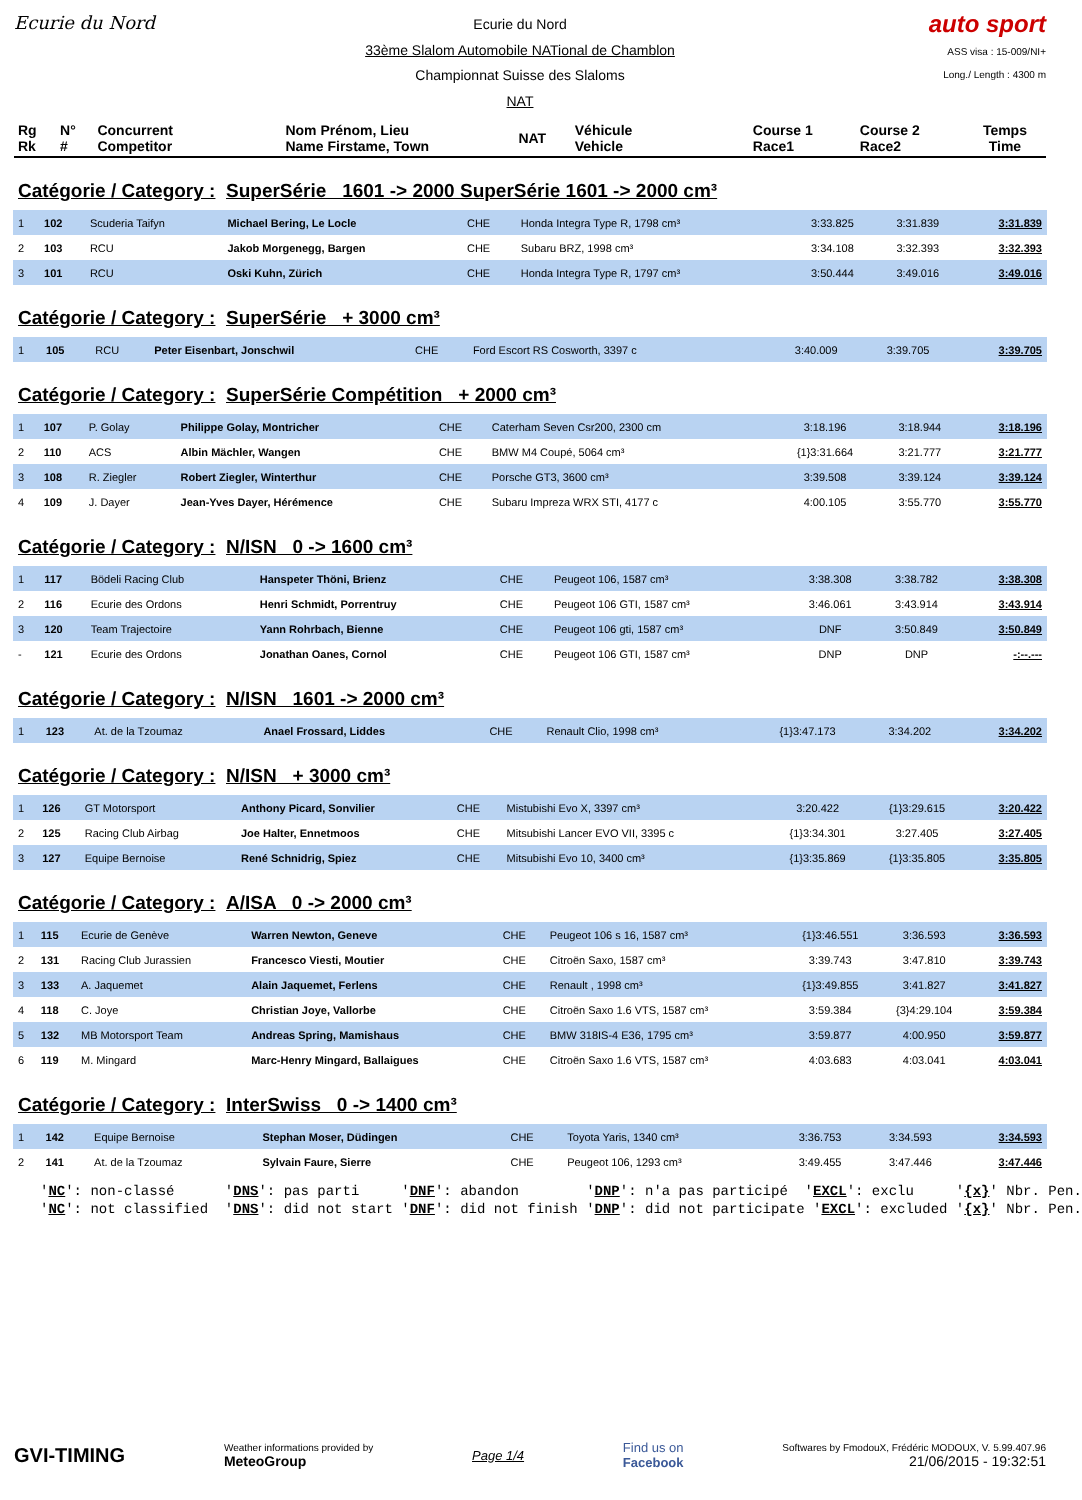Ecurie du Nord
Ecurie du Nord
33ème Slalom Automobile NATional de Chamblon
Championnat Suisse des Slaloms
NAT
auto sport
ASS visa : 15-009/NI+
Long./ Length : 4300 m
| Rg Rk | N° # | Concurrent Competitor | Nom Prénom, Lieu Name Firstame, Town | NAT | Véhicule Vehicle | Course 1 Race1 | Course 2 Race2 | Temps Time |
Catégorie / Category : SuperSérie 1601 -> 2000 SuperSérie 1601 -> 2000 cm³
| 1 | 102 | Scuderia Taifyn | Michael Bering, Le Locle | CHE | Honda Integra Type R, 1798 cm³ | 3:33.825 | 3:31.839 | 3:31.839 |
| 2 | 103 | RCU | Jakob Morgenegg, Bargen | CHE | Subaru BRZ, 1998 cm³ | 3:34.108 | 3:32.393 | 3:32.393 |
| 3 | 101 | RCU | Oski Kuhn, Zürich | CHE | Honda Integra Type R, 1797 cm³ | 3:50.444 | 3:49.016 | 3:49.016 |
Catégorie / Category : SuperSérie + 3000 cm³
| 1 | 105 | RCU | Peter Eisenbart, Jonschwil | CHE | Ford Escort RS Cosworth, 3397 c | 3:40.009 | 3:39.705 | 3:39.705 |
Catégorie / Category : SuperSérie Compétition + 2000 cm³
| 1 | 107 | P. Golay | Philippe Golay, Montricher | CHE | Caterham Seven Csr200, 2300 cm | 3:18.196 | 3:18.944 | 3:18.196 |
| 2 | 110 | ACS | Albin Mächler, Wangen | CHE | BMW M4 Coupé, 5064 cm³ | {1}3:31.664 | 3:21.777 | 3:21.777 |
| 3 | 108 | R. Ziegler | Robert Ziegler, Winterthur | CHE | Porsche GT3, 3600 cm³ | 3:39.508 | 3:39.124 | 3:39.124 |
| 4 | 109 | J. Dayer | Jean-Yves Dayer, Hérémence | CHE | Subaru Impreza WRX STI, 4177 c | 4:00.105 | 3:55.770 | 3:55.770 |
Catégorie / Category : N/ISN 0 -> 1600 cm³
| 1 | 117 | Bödeli Racing Club | Hanspeter Thöni, Brienz | CHE | Peugeot 106, 1587 cm³ | 3:38.308 | 3:38.782 | 3:38.308 |
| 2 | 116 | Ecurie des Ordons | Henri Schmidt, Porrentruy | CHE | Peugeot 106 GTI, 1587 cm³ | 3:46.061 | 3:43.914 | 3:43.914 |
| 3 | 120 | Team Trajectoire | Yann Rohrbach, Bienne | CHE | Peugeot 106 gti, 1587 cm³ | DNF | 3:50.849 | 3:50.849 |
| - | 121 | Ecurie des Ordons | Jonathan Oanes, Cornol | CHE | Peugeot 106 GTI, 1587 cm³ | DNP | DNP | -:--.--- |
Catégorie / Category : N/ISN 1601 -> 2000 cm³
| 1 | 123 | At. de la Tzoumaz | Anael Frossard, Liddes | CHE | Renault Clio, 1998 cm³ | {1}3:47.173 | 3:34.202 | 3:34.202 |
Catégorie / Category : N/ISN + 3000 cm³
| 1 | 126 | GT Motorsport | Anthony Picard, Sonvilier | CHE | Mistubishi Evo X, 3397 cm³ | 3:20.422 | {1}3:29.615 | 3:20.422 |
| 2 | 125 | Racing Club Airbag | Joe Halter, Ennetmoos | CHE | Mitsubishi Lancer EVO VII, 3395 c | {1}3:34.301 | 3:27.405 | 3:27.405 |
| 3 | 127 | Equipe Bernoise | René Schnidrig, Spiez | CHE | Mitsubishi Evo 10, 3400 cm³ | {1}3:35.869 | {1}3:35.805 | 3:35.805 |
Catégorie / Category : A/ISA 0 -> 2000 cm³
| 1 | 115 | Ecurie de Genève | Warren Newton, Geneve | CHE | Peugeot 106 s 16, 1587 cm³ | {1}3:46.551 | 3:36.593 | 3:36.593 |
| 2 | 131 | Racing Club Jurassien | Francesco Viesti, Moutier | CHE | Citroën Saxo, 1587 cm³ | 3:39.743 | 3:47.810 | 3:39.743 |
| 3 | 133 | A. Jaquemet | Alain Jaquemet, Ferlens | CHE | Renault , 1998 cm³ | {1}3:49.855 | 3:41.827 | 3:41.827 |
| 4 | 118 | C. Joye | Christian Joye, Vallorbe | CHE | Citroën Saxo 1.6 VTS, 1587 cm³ | 3:59.384 | {3}4:29.104 | 3:59.384 |
| 5 | 132 | MB Motorsport Team | Andreas Spring, Mamishaus | CHE | BMW 318IS-4 E36, 1795 cm³ | 3:59.877 | 4:00.950 | 3:59.877 |
| 6 | 119 | M. Mingard | Marc-Henry Mingard, Ballaigues | CHE | Citroën Saxo 1.6 VTS, 1587 cm³ | 4:03.683 | 4:03.041 | 4:03.041 |
Catégorie / Category : InterSwiss 0 -> 1400 cm³
| 1 | 142 | Equipe Bernoise | Stephan Moser, Düdingen | CHE | Toyota Yaris, 1340 cm³ | 3:36.753 | 3:34.593 | 3:34.593 |
| 2 | 141 | At. de la Tzoumaz | Sylvain Faure, Sierre | CHE | Peugeot 106, 1293 cm³ | 3:49.455 | 3:47.446 | 3:47.446 |
'NC': non-classé 'DNS': pas parti 'DNF': abandon 'DNP': n'a pas participé 'EXCL': exclu '{x}' Nbr. Pen. 'NC': not classified 'DNS': did not start 'DNF': did not finish 'DNP': did not participate 'EXCL': excluded '{x}' Nbr. Pen.
GVI-TIMING
Weather informations provided by
MeteoGroup
Page 1/4
Find us on
Facebook
Softwares by FmodouX, Frédéric MODOUX, V. 5.99.407.96
21/06/2015 - 19:32:51